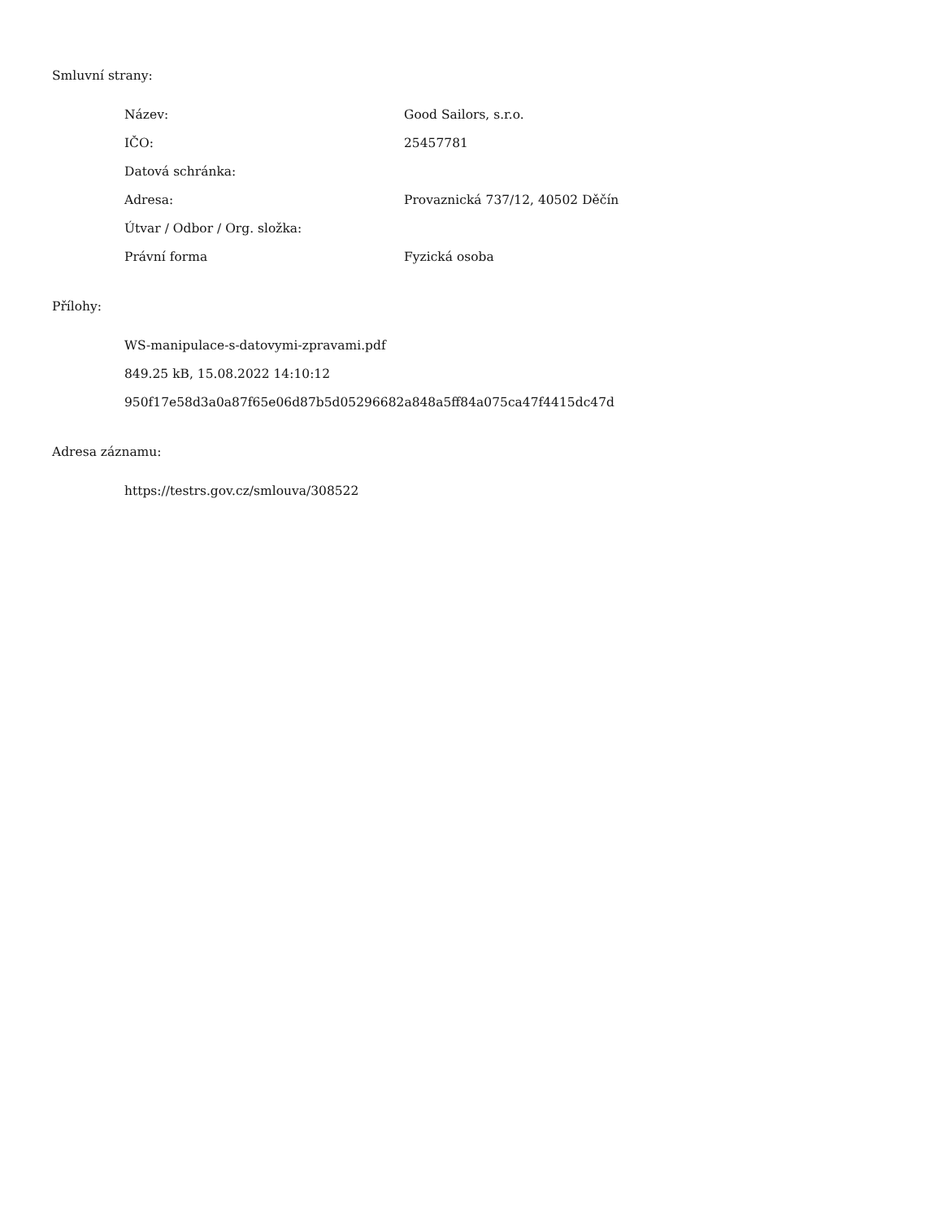Smluvní strany:
| Název: | Good Sailors, s.r.o. |
| IČO: | 25457781 |
| Datová schránka: | |
| Adresa: | Provaznická 737/12, 40502 Děčín |
| Útvar / Odbor / Org. složka: | |
| Právní forma | Fyzická osoba |
Přílohy:
WS-manipulace-s-datovymi-zpravami.pdf
849.25 kB, 15.08.2022 14:10:12
950f17e58d3a0a87f65e06d87b5d05296682a848a5ff84a075ca47f4415dc47d
Adresa záznamu:
https://testrs.gov.cz/smlouva/308522